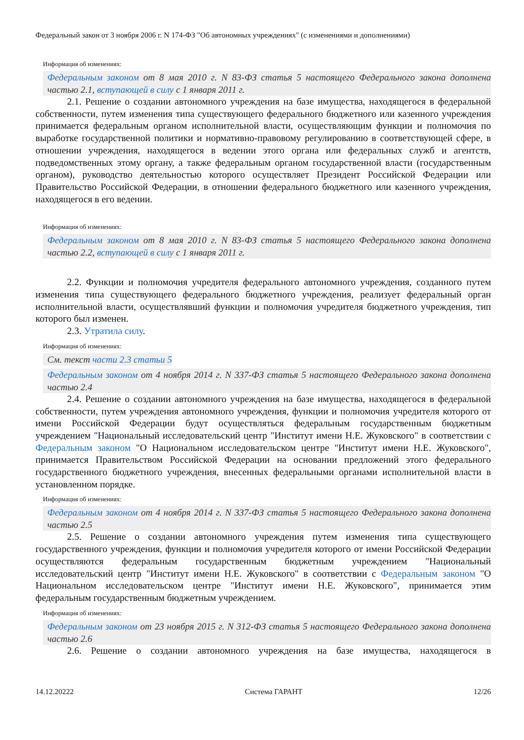Федеральный закон от 3 ноября 2006 г. N 174-ФЗ "Об автономных учреждениях" (с изменениями и дополнениями)
Информация об изменениях:
Федеральным законом от 8 мая 2010 г. N 83-ФЗ статья 5 настоящего Федерального закона дополнена частью 2.1, вступающей в силу с 1 января 2011 г.
2.1. Решение о создании автономного учреждения на базе имущества, находящегося в федеральной собственности, путем изменения типа существующего федерального бюджетного или казенного учреждения принимается федеральным органом исполнительной власти, осуществляющим функции и полномочия по выработке государственной политики и нормативно-правовому регулированию в соответствующей сфере, в отношении учреждения, находящегося в ведении этого органа или федеральных служб и агентств, подведомственных этому органу, а также федеральным органом государственной власти (государственным органом), руководство деятельностью которого осуществляет Президент Российской Федерации или Правительство Российской Федерации, в отношении федерального бюджетного или казенного учреждения, находящегося в его ведении.
Информация об изменениях:
Федеральным законом от 8 мая 2010 г. N 83-ФЗ статья 5 настоящего Федерального закона дополнена частью 2.2, вступающей в силу с 1 января 2011 г.
2.2. Функции и полномочия учредителя федерального автономного учреждения, созданного путем изменения типа существующего федерального бюджетного учреждения, реализует федеральный орган исполнительной власти, осуществлявший функции и полномочия учредителя бюджетного учреждения, тип которого был изменен.
2.3. Утратила силу.
Информация об изменениях:
См. текст части 2.3 статьи 5
Федеральным законом от 4 ноября 2014 г. N 337-ФЗ статья 5 настоящего Федерального закона дополнена частью 2.4
2.4. Решение о создании автономного учреждения на базе имущества, находящегося в федеральной собственности, путем учреждения автономного учреждения, функции и полномочия учредителя которого от имени Российской Федерации будут осуществляться федеральным государственным бюджетным учреждением "Национальный исследовательский центр "Институт имени Н.Е. Жуковского" в соответствии с Федеральным законом "О Национальном исследовательском центре "Институт имени Н.Е. Жуковского", принимается Правительством Российской Федерации на основании предложений этого федерального государственного бюджетного учреждения, внесенных федеральными органами исполнительной власти в установленном порядке.
Информация об изменениях:
Федеральным законом от 4 ноября 2014 г. N 337-ФЗ статья 5 настоящего Федерального закона дополнена частью 2.5
2.5. Решение о создании автономного учреждения путем изменения типа существующего государственного учреждения, функции и полномочия учредителя которого от имени Российской Федерации осуществляются федеральным государственным бюджетным учреждением "Национальный исследовательский центр "Институт имени Н.Е. Жуковского" в соответствии с Федеральным законом "О Национальном исследовательском центре "Институт имени Н.Е. Жуковского", принимается этим федеральным государственным бюджетным учреждением.
Информация об изменениях:
Федеральным законом от 23 ноября 2015 г. N 312-ФЗ статья 5 настоящего Федерального закона дополнена частью 2.6
2.6. Решение о создании автономного учреждения на базе имущества, находящегося в
14.12.20222 Система ГАРАНТ 12/26